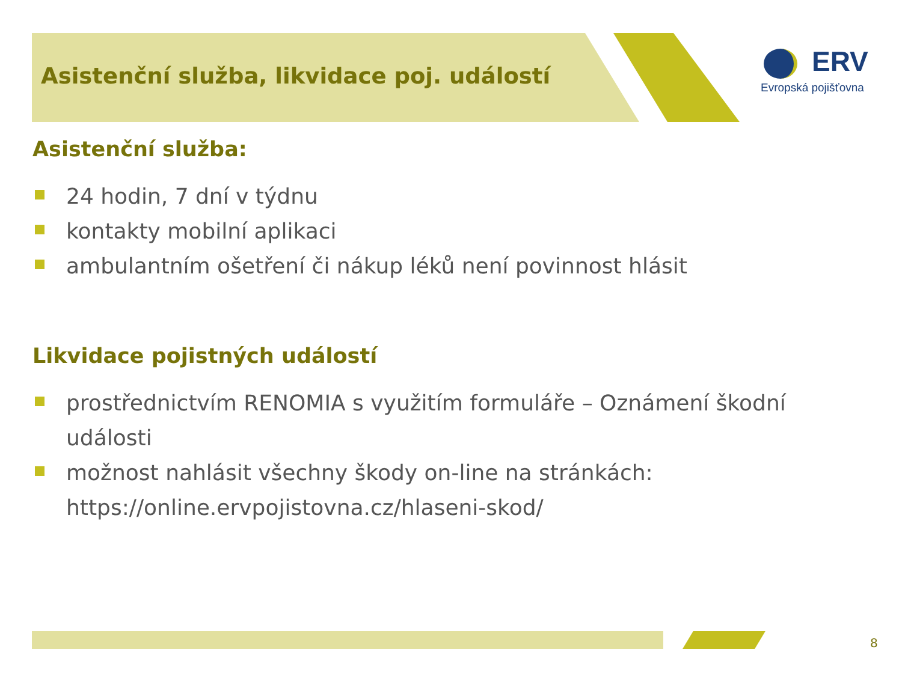Asistenční služba, likvidace poj. událostí
ERV
Evropská pojišťovna
Asistenční služba:
24 hodin, 7 dní v týdnu
kontakty mobilní aplikaci
ambulantním ošetření či nákup léků není povinnost hlásit
Likvidace pojistných událostí
prostřednictvím RENOMIA s využitím formuláře – Oznámení škodní události
možnost nahlásit všechny škody on-line na stránkách: https://online.ervpojistovna.cz/hlaseni-skod/
8